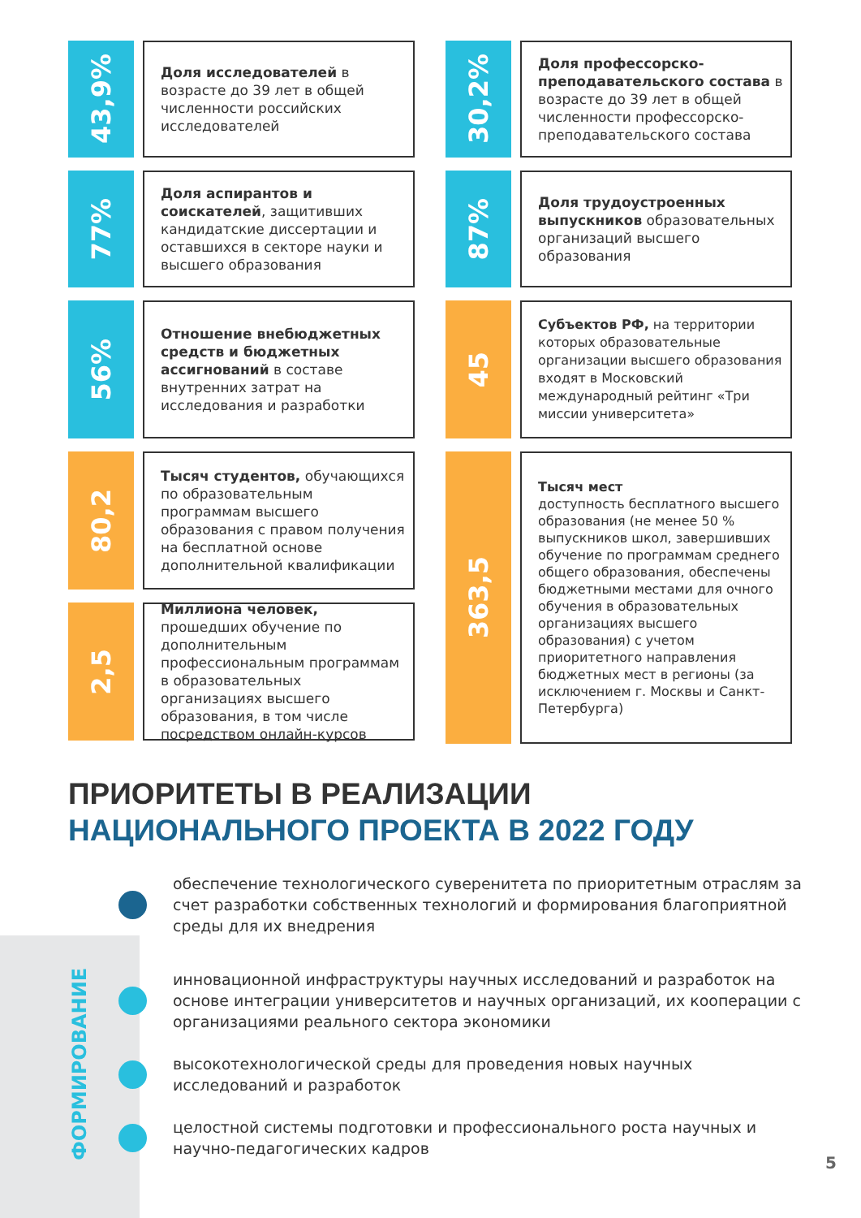43,9%
Доля исследователей в возрасте до 39 лет в общей численности российских исследователей
77%
Доля аспирантов и соискателей, защитивших кандидатские диссертации и оставшихся в секторе науки и высшего образования
56%
Отношение внебюджетных средств и бюджетных ассигнований в составе внутренних затрат на исследования и разработки
80,2
Тысяч студентов, обучающихся по образовательным программам высшего образования с правом получения на бесплатной основе дополнительной квалификации
2,5
Миллиона человек, прошедших обучение по дополнительным профессиональным программам в образовательных организациях высшего образования, в том числе посредством онлайн-курсов
30,2%
Доля профессорско-преподавательского состава в возрасте до 39 лет в общей численности профессорско-преподавательского состава
87%
Доля трудоустроенных выпускников образовательных организаций высшего образования
45
Субъектов РФ, на территории которых образовательные организации высшего образования входят в Московский международный рейтинг «Три миссии университета»
363,5
Тысяч мест
доступность бесплатного высшего образования (не менее 50 % выпускников школ, завершивших обучение по программам среднего общего образования, обеспечены бюджетными местами для очного обучения в образовательных организациях высшего образования) с учетом приоритетного направления бюджетных мест в регионы (за исключением г. Москвы и Санкт-Петербурга)
ПРИОРИТЕТЫ В РЕАЛИЗАЦИИ
НАЦИОНАЛЬНОГО ПРОЕКТА В 2022 ГОДУ
ФОРМИРОВАНИЕ
обеспечение технологического суверенитета по приоритетным отраслям за счет разработки собственных технологий и формирования благоприятной среды для их внедрения
инновационной инфраструктуры научных исследований и разработок на основе интеграции университетов и научных организаций, их кооперации с организациями реального сектора экономики
высокотехнологической среды для проведения новых научных исследований и разработок
целостной системы подготовки и профессионального роста научных и научно-педагогических кадров
5